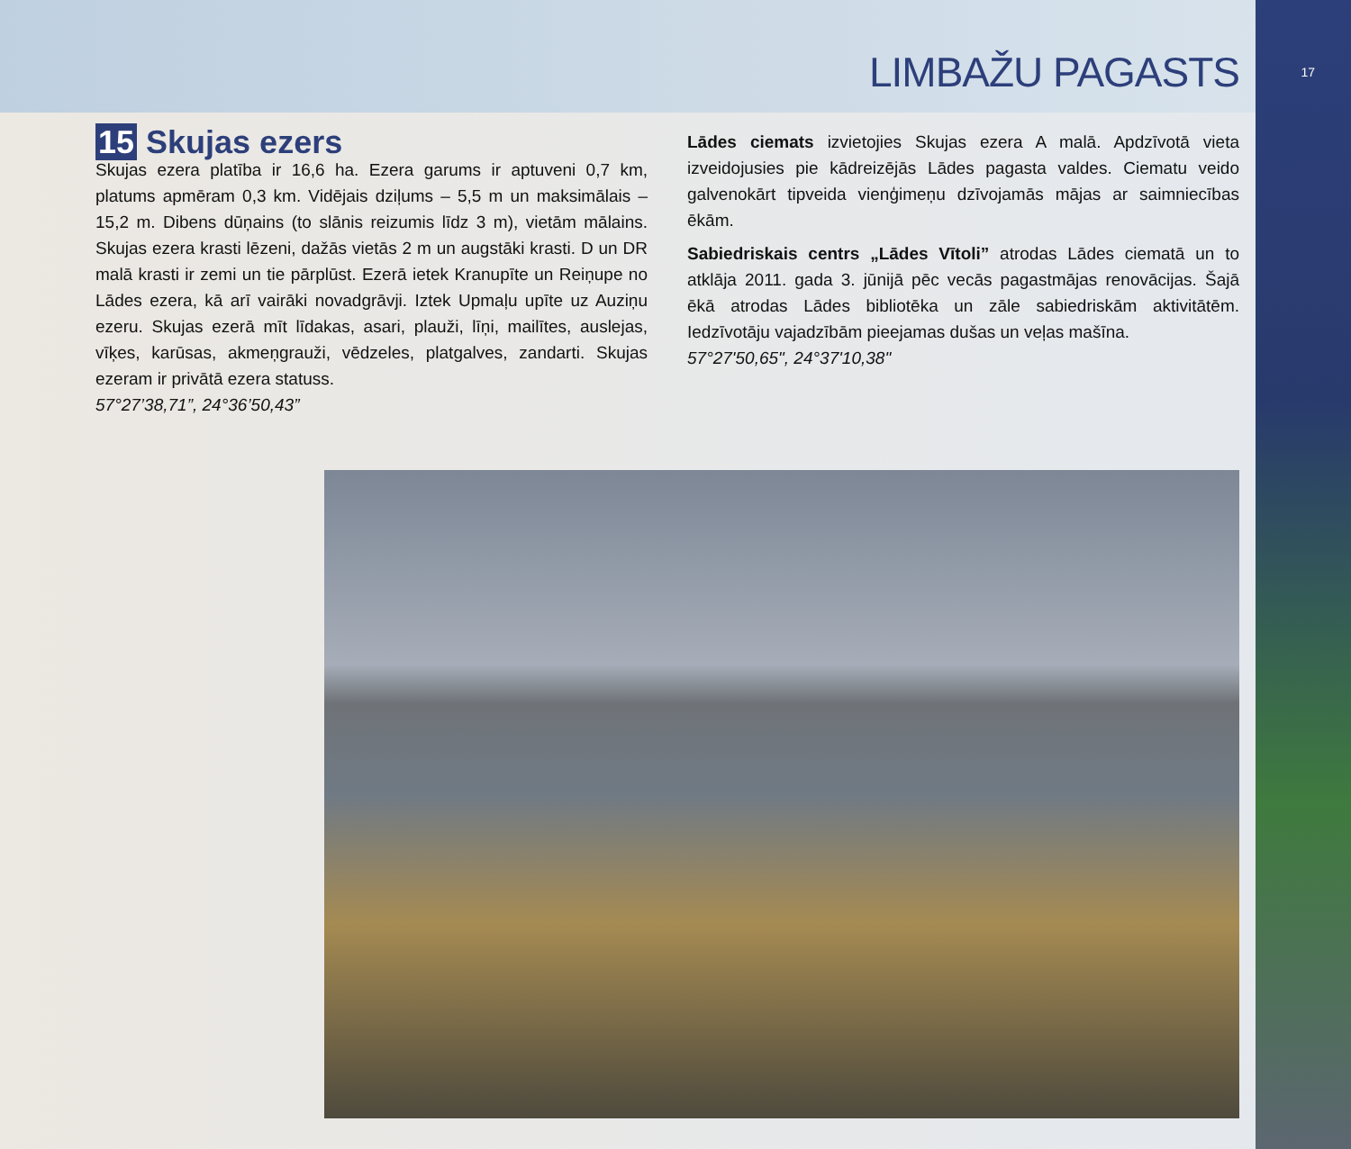LIMBAŽU PAGASTS
17
15 Skujas ezers
Skujas ezera platība ir 16,6 ha. Ezera garums ir aptuveni 0,7 km, platums apmēram 0,3 km. Vidējais dziļums – 5,5 m un maksimālais – 15,2 m. Dibens dūņains (to slānis reizumis līdz 3 m), vietām mālains. Skujas ezera krasti lēzeni, dažās vietās 2 m un augstāki krasti. D un DR malā krasti ir zemi un tie pārplūst. Ezerā ietek Kranupīte un Reiņupe no Lādes ezera, kā arī vairāki novadgrāvji. Iztek Upmaļu upīte uz Auziņu ezeru. Skujas ezerā mīt līdakas, asari, plauži, līņi, mailītes, auslejas, vīķes, karūsas, akmeņgrauži, vēdzeles, platgalves, zandarti. Skujas ezeram ir privātā ezera statuss.
57°27’38,71”, 24°36’50,43”
Lādes ciemats izvietojies Skujas ezera A malā. Apdzīvotā vieta izveidojusies pie kādreizējās Lādes pagasta valdes. Ciematu veido galvenokārt tipveida vienģimeņu dzīvojamās mājas ar saimniecības ēkām.
Sabiedriskais centrs „Lādes Vītoli” atrodas Lādes ciematā un to atklāja 2011. gada 3. jūnijā pēc vecās pagastmājas renovācijas. Šajā ēkā atrodas Lādes bibliotēka un zāle sabiedriskām aktivitātēm. Iedzīvotāju vajadzībām pieejamas dušas un veļas mašīna.
57°27'50,65", 24°37'10,38"